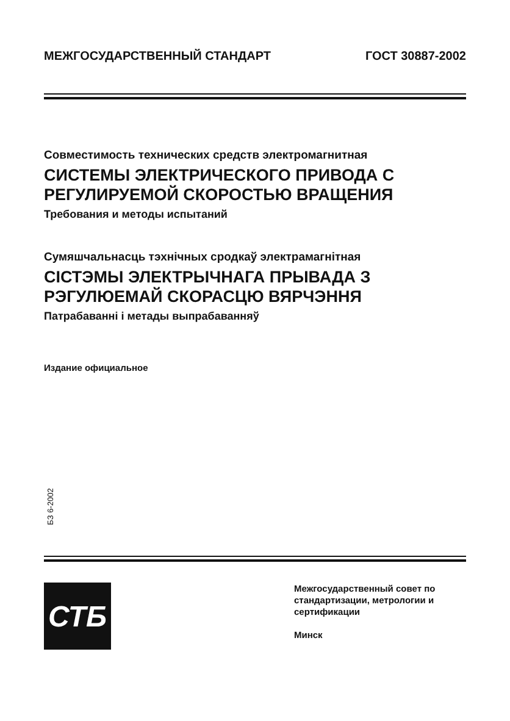МЕЖГОСУДАРСТВЕННЫЙ СТАНДАРТ ГОСТ 30887-2002
Совместимость технических средств электромагнитная
СИСТЕМЫ ЭЛЕКТРИЧЕСКОГО ПРИВОДА С
РЕГУЛИРУЕМОЙ СКОРОСТЬЮ ВРАЩЕНИЯ
Требования и методы испытаний
Сумяшчальнасць тэхнічных сродкаў электрамагнітная
СІСТЭМЫ ЭЛЕКТРЫЧНАГА ПРЫВАДА З
РЭГУЛЮЕМАЙ СКОРАСЦЮ ВЯРЧЭННЯ
Патрабаванні і метады выпрабаванняў
Издание официальное
БЗ 6-2002
СТБ
Межгосударственный совет по
стандартизации, метрологии и
сертификации
Минск